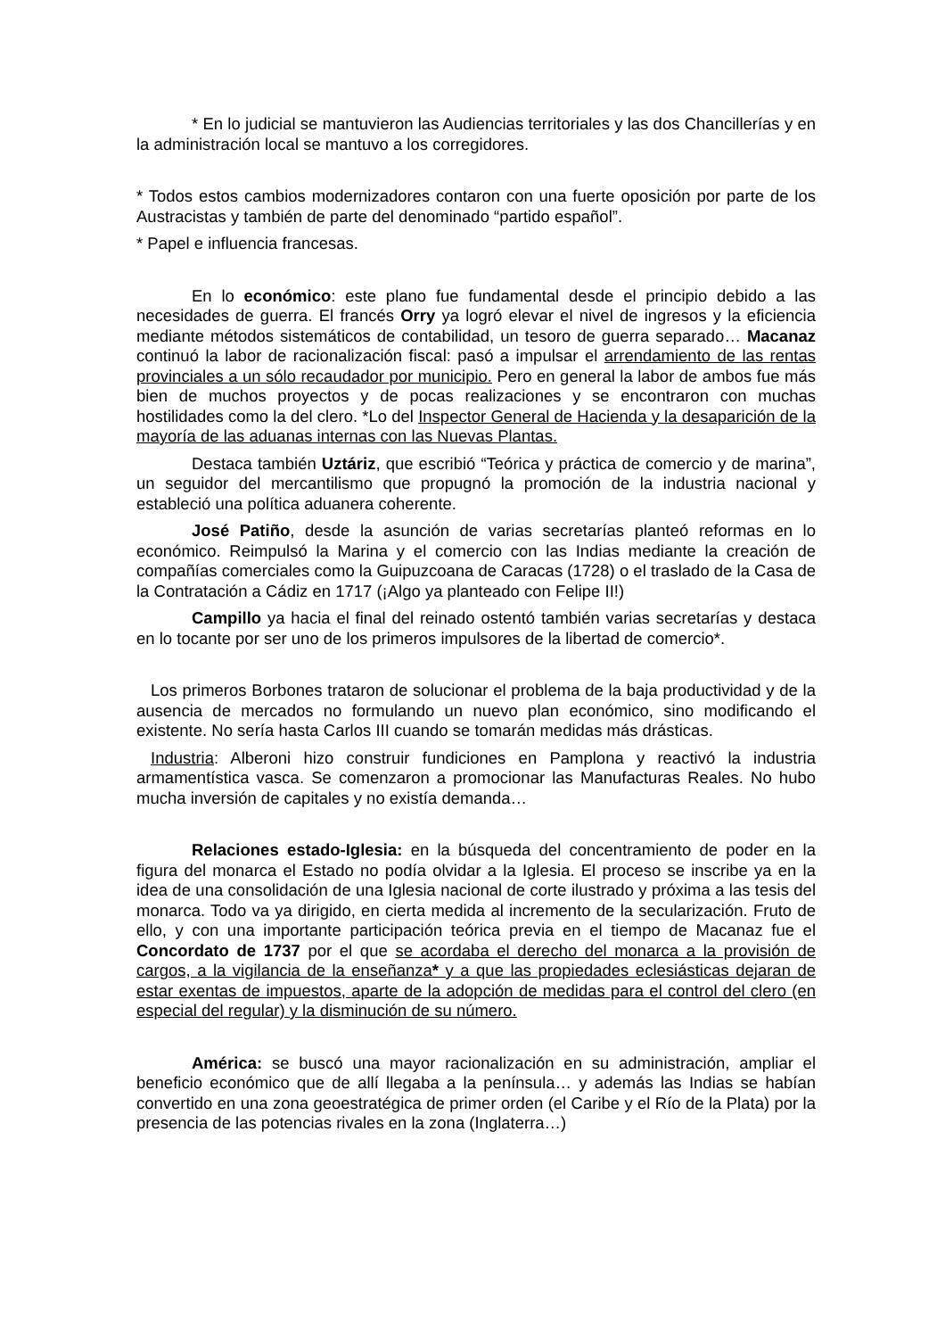* En lo judicial se mantuvieron las Audiencias territoriales y las dos Chancillerías y en la administración local se mantuvo a los corregidores.
* Todos estos cambios modernizadores contaron con una fuerte oposición por parte de los Austracistas y también de parte del denominado “partido español”.
* Papel e influencia francesas.
En lo económico: este plano fue fundamental desde el principio debido a las necesidades de guerra. El francés Orry ya logró elevar el nivel de ingresos y la eficiencia mediante métodos sistemáticos de contabilidad, un tesoro de guerra separado… Macanaz continuó la labor de racionalización fiscal: pasó a impulsar el arrendamiento de las rentas provinciales a un sólo recaudador por municipio. Pero en general la labor de ambos fue más bien de muchos proyectos y de pocas realizaciones y se encontraron con muchas hostilidades como la del clero. *Lo del Inspector General de Hacienda y la desaparición de la mayoría de las aduanas internas con las Nuevas Plantas.
Destaca también Uztáriz, que escribió “Teórica y práctica de comercio y de marina”, un seguidor del mercantilismo que propugnó la promoción de la industria nacional y estableció una política aduanera coherente.
José Patiño, desde la asunción de varias secretarías planteó reformas en lo económico. Reimpulsó la Marina y el comercio con las Indias mediante la creación de compañías comerciales como la Guipuzcoana de Caracas (1728) o el traslado de la Casa de la Contratación a Cádiz en 1717 (¡Algo ya planteado con Felipe II!)
Campillo ya hacia el final del reinado ostentó también varias secretarías y destaca en lo tocante por ser uno de los primeros impulsores de la libertad de comercio*.
Los primeros Borbones trataron de solucionar el problema de la baja productividad y de la ausencia de mercados no formulando un nuevo plan económico, sino modificando el existente. No sería hasta Carlos III cuando se tomarán medidas más drásticas.
Industria: Alberoni hizo construir fundiciones en Pamplona y reactivó la industria armamentística vasca. Se comenzaron a promocionar las Manufacturas Reales. No hubo mucha inversión de capitales y no existía demanda…
Relaciones estado-Iglesia: en la búsqueda del concentramiento de poder en la figura del monarca el Estado no podía olvidar a la Iglesia. El proceso se inscribe ya en la idea de una consolidación de una Iglesia nacional de corte ilustrado y próxima a las tesis del monarca. Todo va ya dirigido, en cierta medida al incremento de la secularización. Fruto de ello, y con una importante participación teórica previa en el tiempo de Macanaz fue el Concordato de 1737 por el que se acordaba el derecho del monarca a la provisión de cargos, a la vigilancia de la enseñanza* y a que las propiedades eclesiásticas dejaran de estar exentas de impuestos, aparte de la adopción de medidas para el control del clero (en especial del regular) y la disminución de su número.
América: se buscó una mayor racionalización en su administración, ampliar el beneficio económico que de allí llegaba a la península… y además las Indias se habían convertido en una zona geoestratégica de primer orden (el Caribe y el Río de la Plata) por la presencia de las potencias rivales en la zona (Inglaterra…)